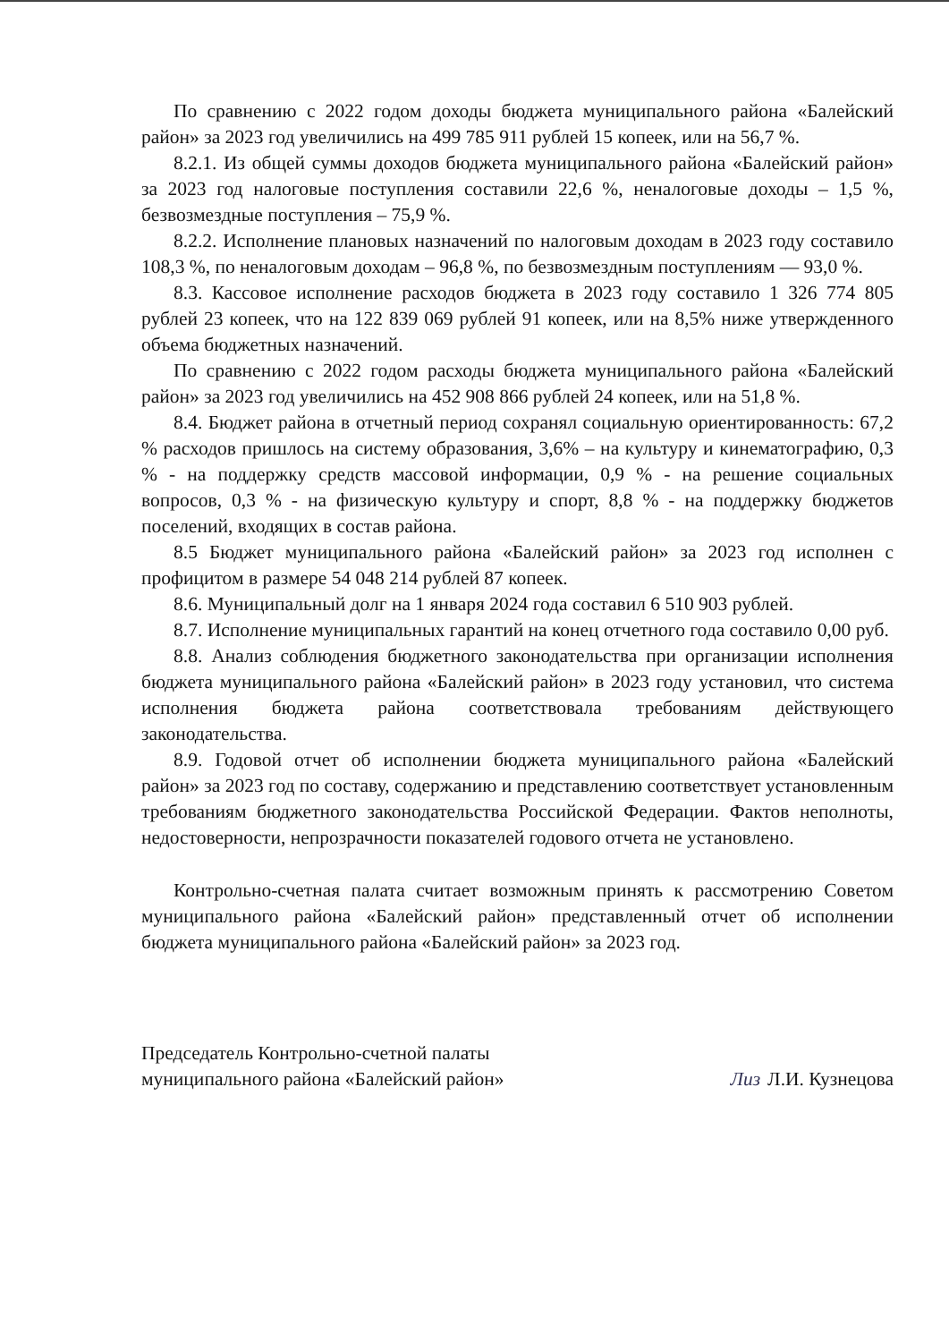По сравнению с 2022 годом доходы бюджета муниципального района «Балейский район» за 2023 год увеличились на 499 785 911 рублей 15 копеек, или на 56,7 %.
8.2.1. Из общей суммы доходов бюджета муниципального района «Балейский район» за 2023 год налоговые поступления составили 22,6 %, неналоговые доходы – 1,5 %, безвозмездные поступления – 75,9 %.
8.2.2. Исполнение плановых назначений по налоговым доходам в 2023 году составило 108,3 %, по неналоговым доходам – 96,8 %, по безвозмездным поступлениям — 93,0 %.
8.3. Кассовое исполнение расходов бюджета в 2023 году составило 1 326 774 805 рублей 23 копеек, что на 122 839 069 рублей 91 копеек, или на 8,5% ниже утвержденного объема бюджетных назначений.
По сравнению с 2022 годом расходы бюджета муниципального района «Балейский район» за 2023 год увеличились на 452 908 866 рублей 24 копеек, или на 51,8 %.
8.4. Бюджет района в отчетный период сохранял социальную ориентированность: 67,2 % расходов пришлось на систему образования, 3,6% – на культуру и кинематографию, 0,3 % - на поддержку средств массовой информации, 0,9 % - на решение социальных вопросов, 0,3 % - на физическую культуру и спорт, 8,8 % - на поддержку бюджетов поселений, входящих в состав района.
8.5 Бюджет муниципального района «Балейский район» за 2023 год исполнен с профицитом в размере 54 048 214 рублей 87 копеек.
8.6. Муниципальный долг на 1 января 2024 года составил 6 510 903 рублей.
8.7. Исполнение муниципальных гарантий на конец отчетного года составило 0,00 руб.
8.8. Анализ соблюдения бюджетного законодательства при организации исполнения бюджета муниципального района «Балейский район» в 2023 году установил, что система исполнения бюджета района соответствовала требованиям действующего законодательства.
8.9. Годовой отчет об исполнении бюджета муниципального района «Балейский район» за 2023 год по составу, содержанию и представлению соответствует установленным требованиям бюджетного законодательства Российской Федерации. Фактов неполноты, недостоверности, непрозрачности показателей годового отчета не установлено.
Контрольно-счетная палата считает возможным принять к рассмотрению Советом муниципального района «Балейский район» представленный отчет об исполнении бюджета муниципального района «Балейский район» за 2023 год.
Председатель Контрольно-счетной палаты
муниципального района «Балейский район»
Лиз Л.И. Кузнецова